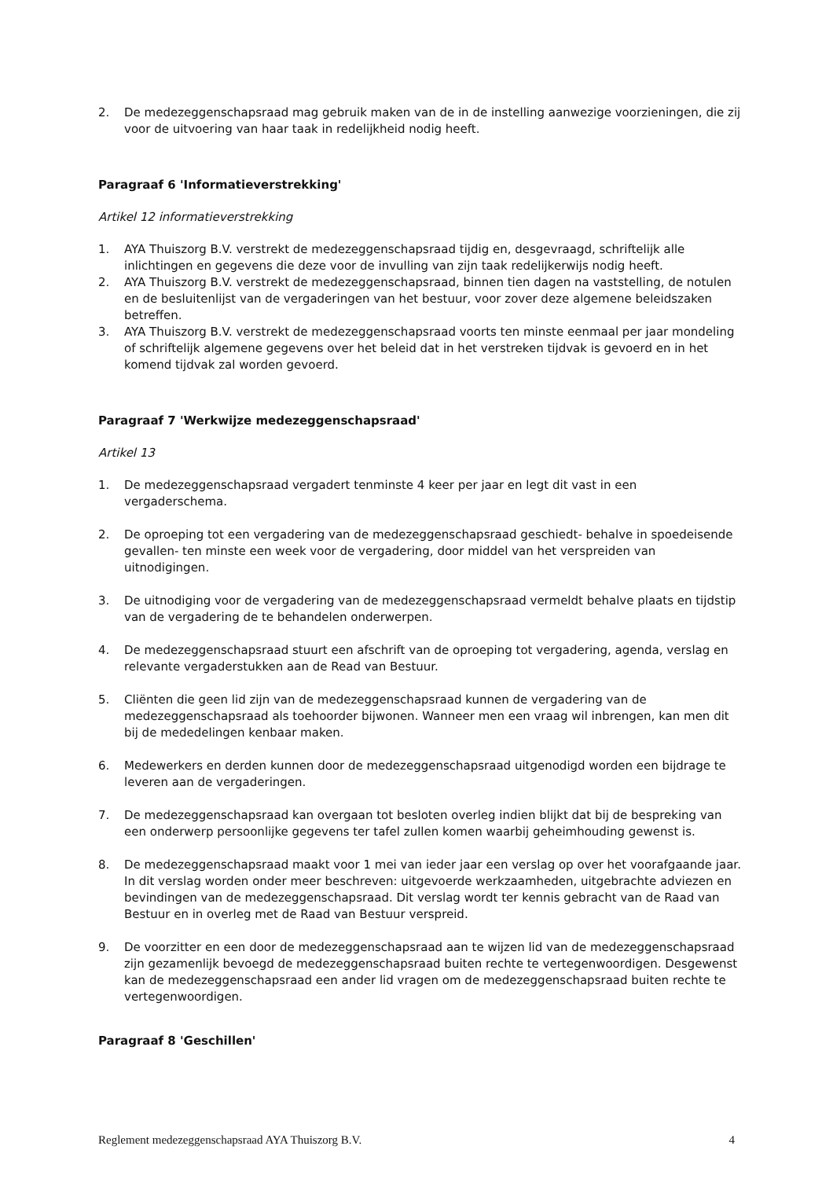2. De medezeggenschapsraad mag gebruik maken van de in de instelling aanwezige voorzieningen, die zij voor de uitvoering van haar taak in redelijkheid nodig heeft.
Paragraaf 6 'Informatieverstrekking'
Artikel 12 informatieverstrekking
1. AYA Thuiszorg B.V. verstrekt de medezeggenschapsraad tijdig en, desgevraagd, schriftelijk alle inlichtingen en gegevens die deze voor de invulling van zijn taak redelijkerwijs nodig heeft.
2. AYA Thuiszorg B.V. verstrekt de medezeggenschapsraad, binnen tien dagen na vaststelling, de notulen en de besluitenlijst van de vergaderingen van het bestuur, voor zover deze algemene beleidszaken betreffen.
3. AYA Thuiszorg B.V. verstrekt de medezeggenschapsraad voorts ten minste eenmaal per jaar mondeling of schriftelijk algemene gegevens over het beleid dat in het verstreken tijdvak is gevoerd en in het komend tijdvak zal worden gevoerd.
Paragraaf 7 'Werkwijze medezeggenschapsraad'
Artikel 13
1. De medezeggenschapsraad vergadert tenminste 4 keer per jaar en legt dit vast in een vergaderschema.
2. De oproeping tot een vergadering van de medezeggenschapsraad geschiedt- behalve in spoedeisende gevallen- ten minste een week voor de vergadering, door middel van het verspreiden van uitnodigingen.
3. De uitnodiging voor de vergadering van de medezeggenschapsraad vermeldt behalve plaats en tijdstip van de vergadering de te behandelen onderwerpen.
4. De medezeggenschapsraad stuurt een afschrift van de oproeping tot vergadering, agenda, verslag en relevante vergaderstukken aan de Read van Bestuur.
5. Cliënten die geen lid zijn van de medezeggenschapsraad kunnen de vergadering van de medezeggenschapsraad als toehoorder bijwonen. Wanneer men een vraag wil inbrengen, kan men dit bij de mededelingen kenbaar maken.
6. Medewerkers en derden kunnen door de medezeggenschapsraad uitgenodigd worden een bijdrage te leveren aan de vergaderingen.
7. De medezeggenschapsraad kan overgaan tot besloten overleg indien blijkt dat bij de bespreking van een onderwerp persoonlijke gegevens ter tafel zullen komen waarbij geheimhouding gewenst is.
8. De medezeggenschapsraad maakt voor 1 mei van ieder jaar een verslag op over het voorafgaande jaar. In dit verslag worden onder meer beschreven: uitgevoerde werkzaamheden, uitgebrachte adviezen en bevindingen van de medezeggenschapsraad. Dit verslag wordt ter kennis gebracht van de Raad van Bestuur en in overleg met de Raad van Bestuur verspreid.
9. De voorzitter en een door de medezeggenschapsraad aan te wijzen lid van de medezeggenschapsraad zijn gezamenlijk bevoegd de medezeggenschapsraad buiten rechte te vertegenwoordigen. Desgewenst kan de medezeggenschapsraad een ander lid vragen om de medezeggenschapsraad buiten rechte te vertegenwoordigen.
Paragraaf 8 'Geschillen'
Reglement medezeggenschapsraad AYA Thuiszorg B.V. 4